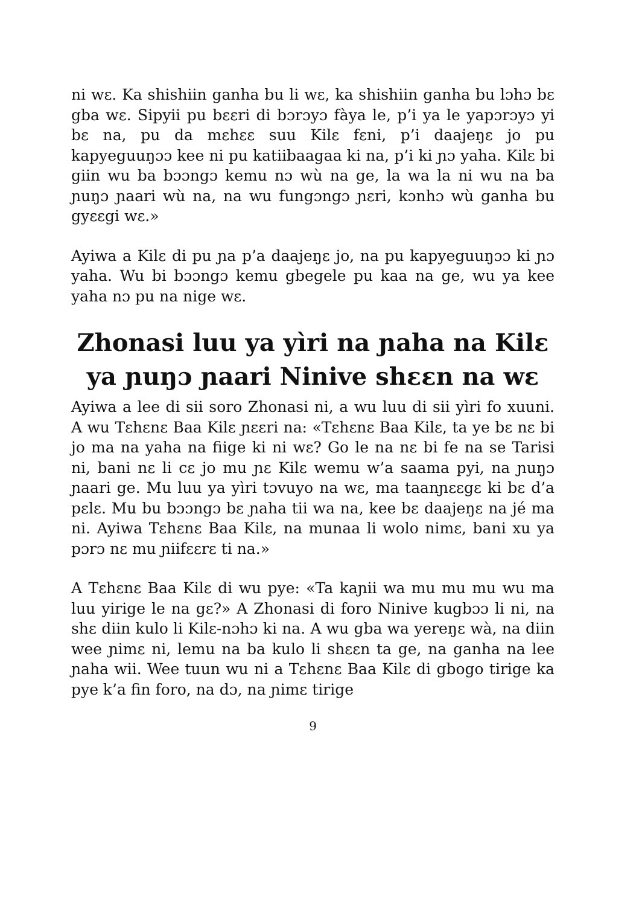ni wɛ. Ka shishiin ganha bu li wɛ, ka shishiin ganha bu lɔhɔ bɛ gba wɛ. Sipyii pu bɛɛri di bɔrɔyɔ fàya le, p’i ya le yapɔrɔyɔ yi bɛ na, pu da mɛhɛɛ suu Kilɛ fɛni, p’i daajeŋɛ jo pu kapyeguuŋɔɔ kee ni pu katiibaagaa ki na, p’i ki ɲɔ yaha. Kilɛ bi giin wu ba bɔɔngɔ kemu nɔ wù na ge, la wa la ni wu na ba ɲuŋɔ ɲaari wù na, na wu fungɔngɔ ɲɛri, kɔnhɔ wù ganha bu gyɛɛgi wɛ.»
Ayiwa a Kilɛ di pu ɲa p’a daajeŋɛ jo, na pu kapyeguuŋɔɔ ki ɲɔ yaha. Wu bi bɔɔngɔ kemu gbegele pu kaa na ge, wu ya kee yaha nɔ pu na nige wɛ.
Zhonasi luu ya yìri na ɲaha na Kilɛ ya ɲuŋɔ ɲaari Ninive shɛɛn na wɛ
Ayiwa a lee di sii soro Zhonasi ni, a wu luu di sii yìri fo xuuni. A wu Tɛhɛnɛ Baa Kilɛ ɲɛɛri na: «Tɛhɛnɛ Baa Kilɛ, ta ye bɛ nɛ bi jo ma na yaha na fiige ki ni wɛ? Go le na nɛ bi fe na se Tarisi ni, bani nɛ li cɛ jo mu ɲɛ Kilɛ wemu w’a saama pyi, na ɲuŋɔ ɲaari ge. Mu luu ya yìri tɔvuyo na wɛ, ma taanɲɛɛgɛ ki bɛ d’a pɛlɛ. Mu bu bɔɔngɔ bɛ ɲaha tii wa na, kee bɛ daajeŋɛ na jé ma ni. Ayiwa Tɛhɛnɛ Baa Kilɛ, na munaa li wolo nimɛ, bani xu ya pɔrɔ nɛ mu ɲiifɛɛrɛ ti na.»
A Tɛhɛnɛ Baa Kilɛ di wu pye: «Ta kaɲii wa mu mu mu wu ma luu yirige le na gɛ?» A Zhonasi di foro Ninive kugbɔɔ li ni, na shɛ diin kulo li Kilɛ-nɔhɔ ki na. A wu gba wa yereŋɛ wà, na diin wee ɲimɛ ni, lemu na ba kulo li shɛɛn ta ge, na ganha na lee ɲaha wii. Wee tuun wu ni a Tɛhɛnɛ Baa Kilɛ di gbogo tirige ka pye k’a fin foro, na dɔ, na ɲimɛ tirige
9